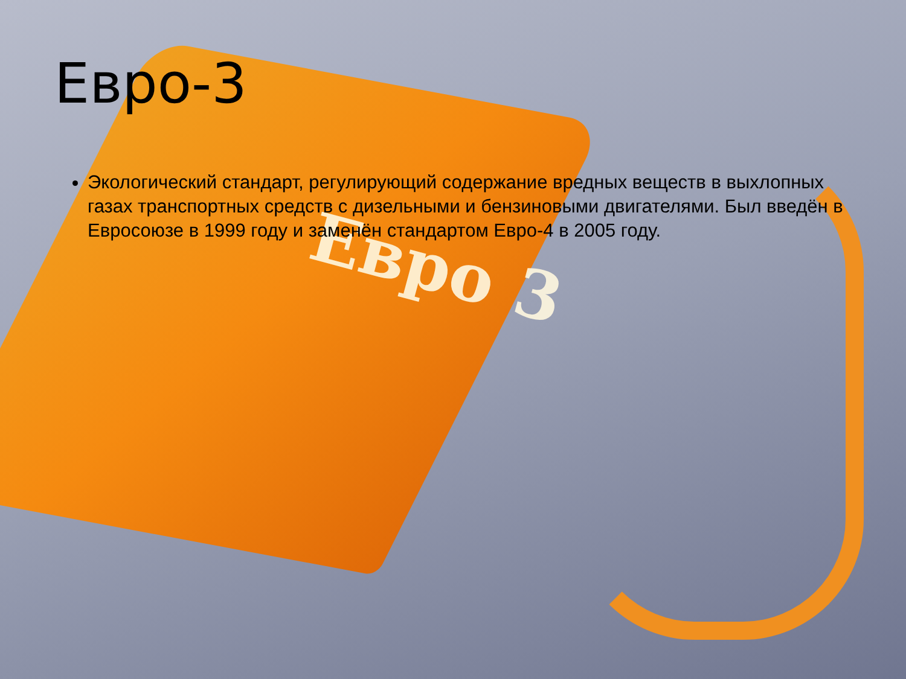Евро 3
Евро-3
Экологический стандарт, регулирующий содержание вредных веществ в выхлопных газах транспортных средств с дизельными и бензиновыми двигателями. Был введён в Евросоюзе в 1999 году и заменён стандартом Евро-4 в 2005 году.